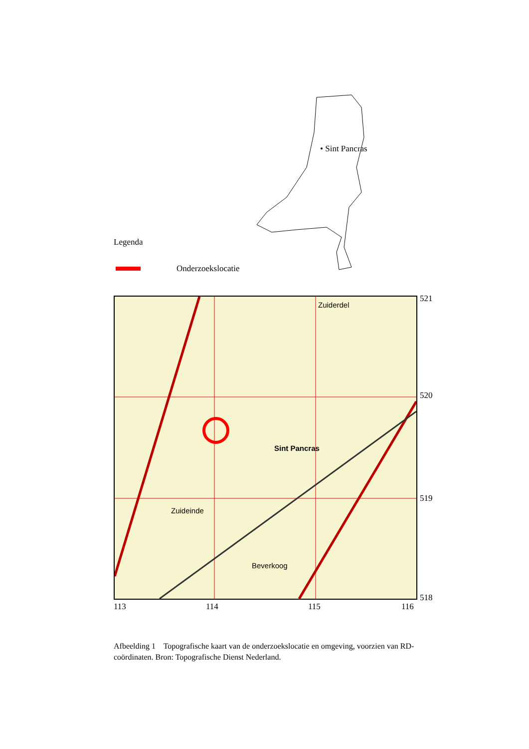• Sint Pancras
Legenda
Onderzoekslocatie
Sint Pancras
Zuiderdel
Zuideinde
Beverkoog
521
520
519
518
113 114 115 116
Afbeelding 1 Topografische kaart van de onderzoekslocatie en omgeving, voorzien van RD-coördinaten. Bron: Topografische Dienst Nederland.